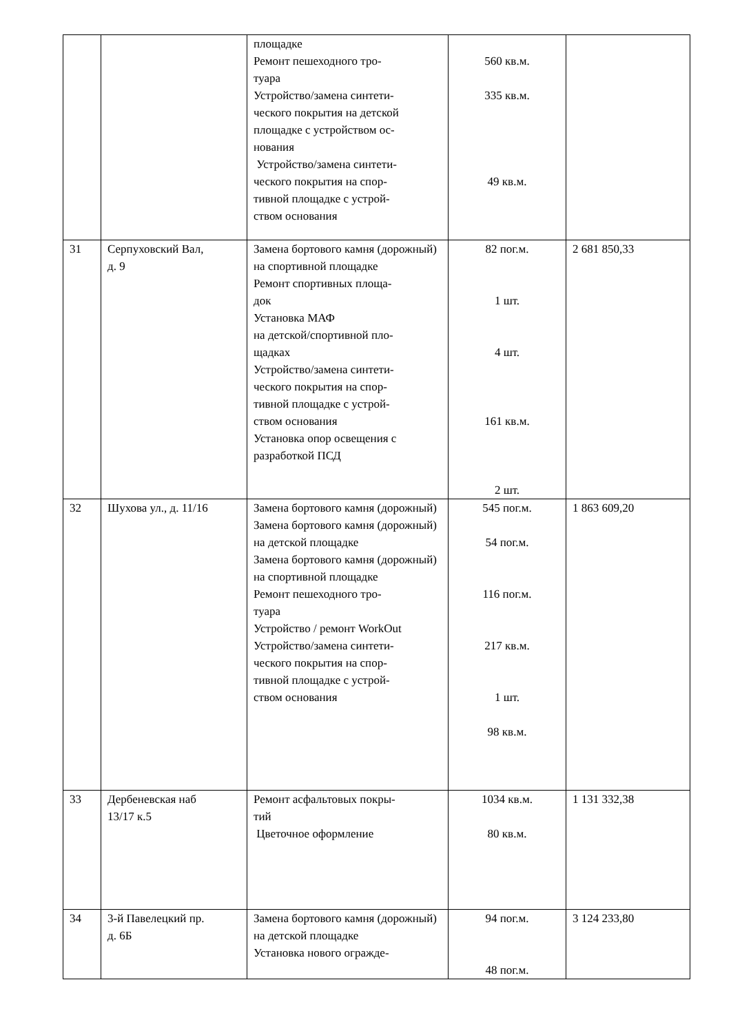| | | площадке Ремонт пешеходного тро- туара Устройство/замена синтети- ческого покрытия на детской площадке с устройством ос- нования Устройство/замена синтети- ческого покрытия на спор- тивной площадке с устрой- ством основания | 560 кв.м. 335 кв.м. 49 кв.м. | |
| 31 | Серпуховский Вал, д. 9 | Замена бортового камня (дорожный) на спортивной площадке Ремонт спортивных площа- док Установка МАФ на детской/спортивной пло- щадках Устройство/замена синтети- ческого покрытия на спор- тивной площадке с устрой- ством основания Установка опор освещения с разработкой ПСД | 82 пог.м. 1 шт. 4 шт. 161 кв.м. 2 шт. | 2 681 850,33 |
| 32 | Шухова ул., д. 11/16 | Замена бортового камня (дорожный) Замена бортового камня (дорожный) на детской площадке Замена бортового камня (дорожный) на спортивной площадке Ремонт пешеходного тро- туара Устройство / ремонт WorkOut Устройство/замена синтети- ческого покрытия на спор- тивной площадке с устрой- ством основания | 545 пог.м. 54 пог.м. 116 пог.м. 217 кв.м. 1 шт. 98 кв.м. | 1 863 609,20 |
| 33 | Дербеневская наб 13/17 к.5 | Ремонт асфальтовых покры- тий Цветочное оформление | 1034 кв.м. 80 кв.м. | 1 131 332,38 |
| 34 | 3-й Павелецкий пр. д. 6Б | Замена бортового камня (дорожный) на детской площадке Установка нового огражде- | 94 пог.м. 48 пог.м. | 3 124 233,80 |